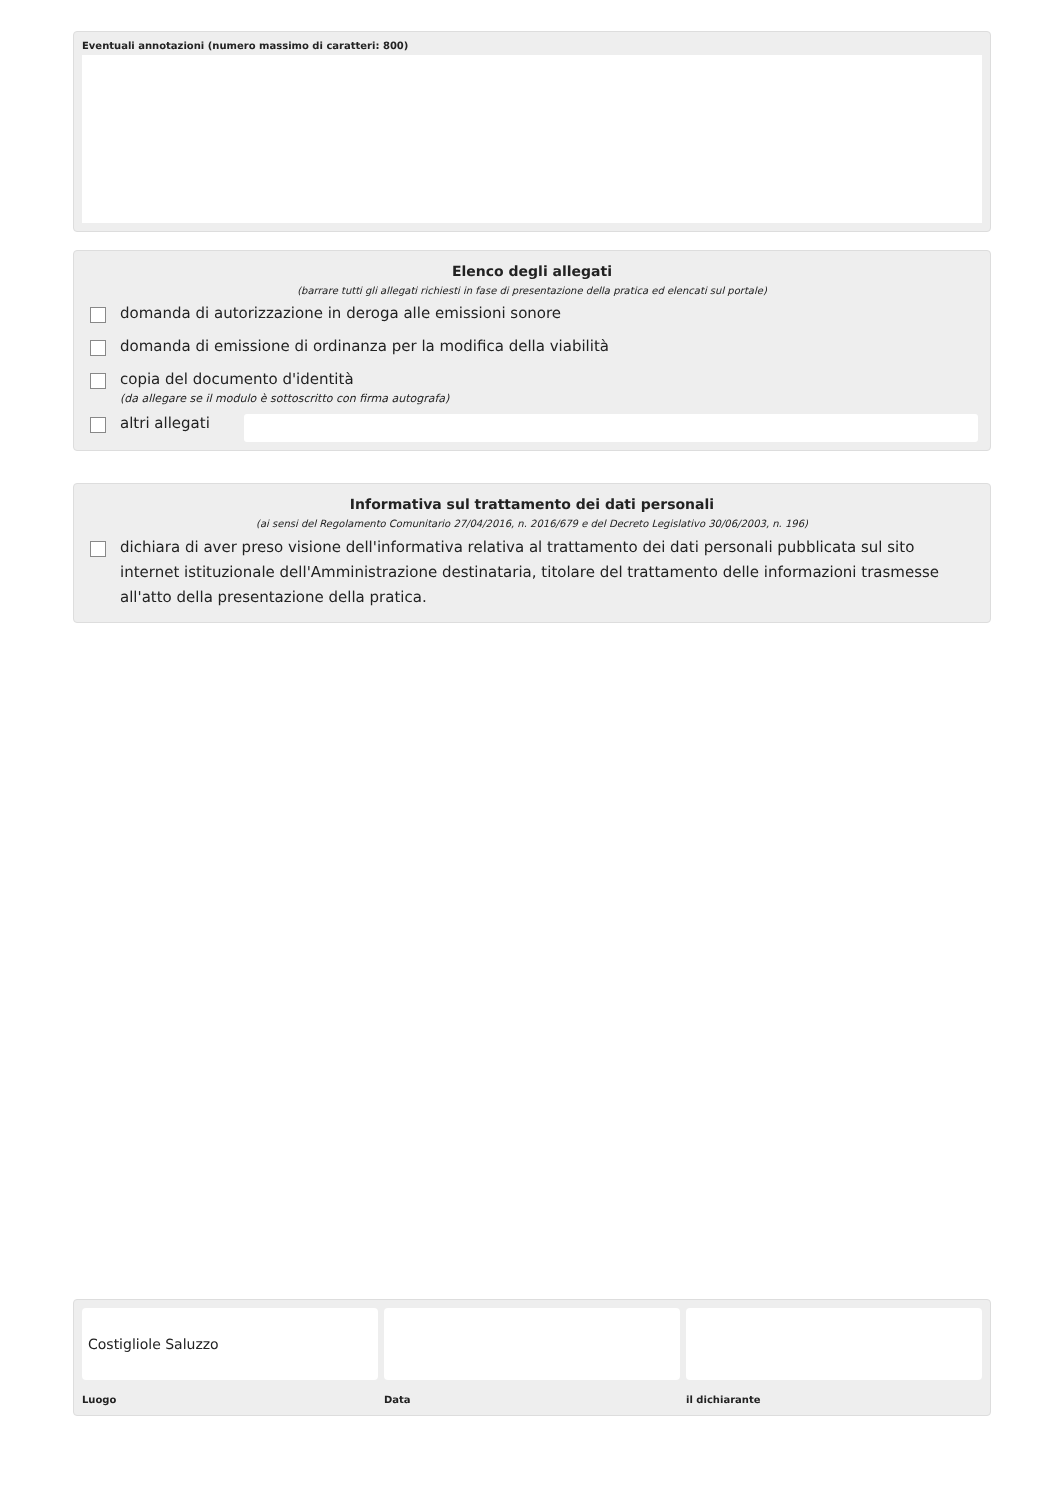Eventuali annotazioni (numero massimo di caratteri: 800)
Elenco degli allegati
(barrare tutti gli allegati richiesti in fase di presentazione della pratica ed elencati sul portale)
domanda di autorizzazione in deroga alle emissioni sonore
domanda di emissione di ordinanza per la modifica della viabilità
copia del documento d'identità
(da allegare se il modulo è sottoscritto con firma autografa)
altri allegati
Informativa sul trattamento dei dati personali
(ai sensi del Regolamento Comunitario 27/04/2016, n. 2016/679 e del Decreto Legislativo 30/06/2003, n. 196)
dichiara di aver preso visione dell'informativa relativa al trattamento dei dati personali pubblicata sul sito internet istituzionale dell'Amministrazione destinataria, titolare del trattamento delle informazioni trasmesse all'atto della presentazione della pratica.
Costigliole Saluzzo
Luogo
Data il dichiarante